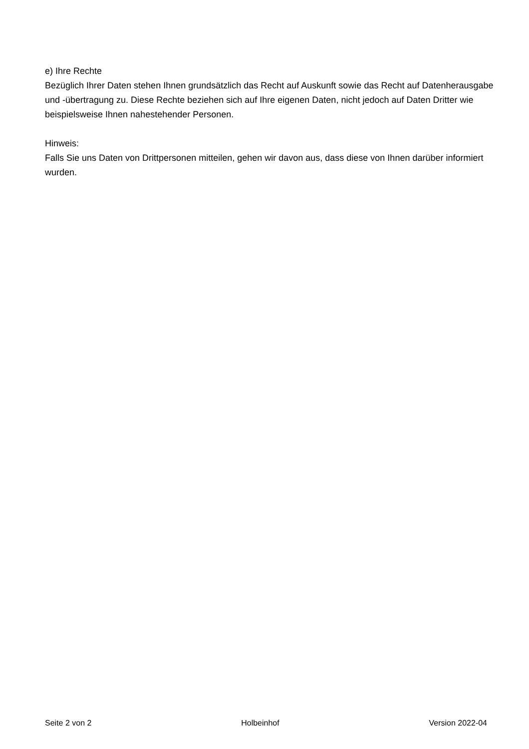e) Ihre Rechte
Bezüglich Ihrer Daten stehen Ihnen grundsätzlich das Recht auf Auskunft sowie das Recht auf Datenherausgabe und -übertragung zu. Diese Rechte beziehen sich auf Ihre eigenen Daten, nicht jedoch auf Daten Dritter wie beispielsweise Ihnen nahestehender Personen.
Hinweis:
Falls Sie uns Daten von Drittpersonen mitteilen, gehen wir davon aus, dass diese von Ihnen darüber informiert wurden.
Seite 2 von 2 Holbeinhof Version 2022-04